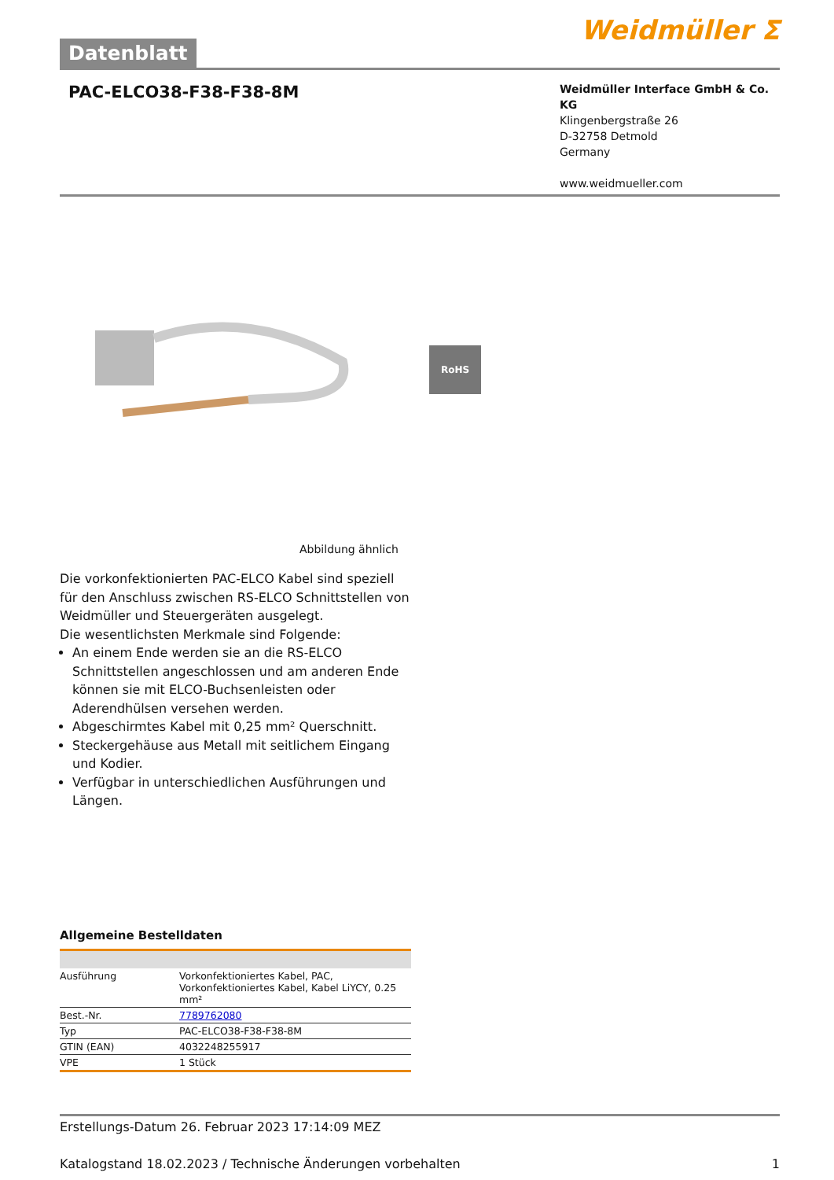Datenblatt
Weidmüller ⵉ
PAC-ELCO38-F38-F38-8M
Weidmüller Interface GmbH & Co. KG
Klingenbergstraße 26
D-32758 Detmold
Germany
www.weidmueller.com
RoHS
Abbildung ähnlich
Die vorkonfektionierten PAC-ELCO Kabel sind speziell für den Anschluss zwischen RS-ELCO Schnittstellen von Weidmüller und Steuergeräten ausgelegt.
Die wesentlichsten Merkmale sind Folgende:
An einem Ende werden sie an die RS-ELCO Schnittstellen angeschlossen und am anderen Ende können sie mit ELCO-Buchsenleisten oder Aderendhülsen versehen werden.
Abgeschirmtes Kabel mit 0,25 mm² Querschnitt.
Steckergehäuse aus Metall mit seitlichem Eingang und Kodier.
Verfügbar in unterschiedlichen Ausführungen und Längen.
Allgemeine Bestelldaten
| Ausführung | Vorkonfektioniertes Kabel, PAC, Vorkonfektioniertes Kabel, Kabel LiYCY, 0.25 mm² |
| Best.-Nr. | 7789762080 |
| Typ | PAC-ELCO38-F38-F38-8M |
| GTIN (EAN) | 4032248255917 |
| VPE | 1 Stück |
Erstellungs-Datum 26. Februar 2023 17:14:09 MEZ
Katalogstand 18.02.2023 / Technische Änderungen vorbehalten 1